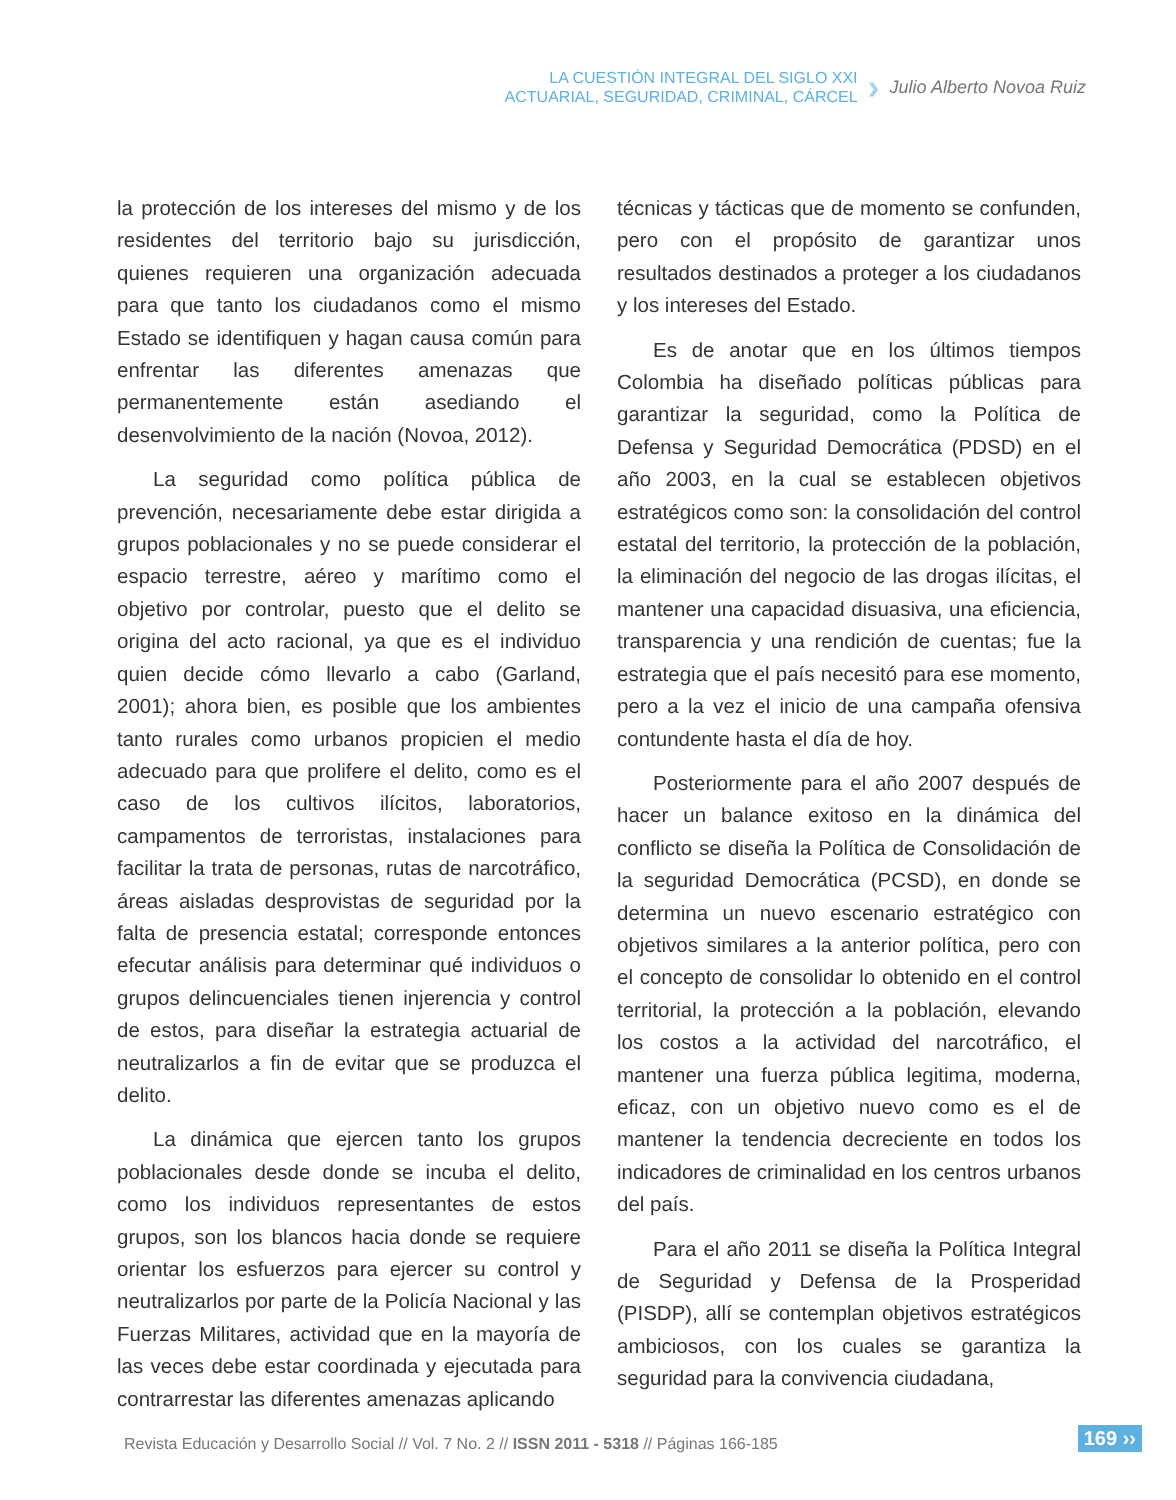LA CUESTIÓN INTEGRAL DEL SIGLO XXI
ACTUARIAL, SEGURIDAD, CRIMINAL, CÁRCEL
›
Julio Alberto Novoa Ruiz
la protección de los intereses del mismo y de los residentes del territorio bajo su jurisdicción, quienes requieren una organización adecuada para que tanto los ciudadanos como el mismo Estado se identifiquen y hagan causa común para enfrentar las diferentes amenazas que permanentemente están asediando el desenvolvimiento de la nación (Novoa, 2012).
La seguridad como política pública de prevención, necesariamente debe estar dirigida a grupos poblacionales y no se puede considerar el espacio terrestre, aéreo y marítimo como el objetivo por controlar, puesto que el delito se origina del acto racional, ya que es el individuo quien decide cómo llevarlo a cabo (Garland, 2001); ahora bien, es posible que los ambientes tanto rurales como urbanos propicien el medio adecuado para que prolifere el delito, como es el caso de los cultivos ilícitos, laboratorios, campamentos de terroristas, instalaciones para facilitar la trata de personas, rutas de narcotráfico, áreas aisladas desprovistas de seguridad por la falta de presencia estatal; corresponde entonces efecutar análisis para determinar qué individuos o grupos delincuenciales tienen injerencia y control de estos, para diseñar la estrategia actuarial de neutralizarlos a fin de evitar que se produzca el delito.
La dinámica que ejercen tanto los grupos poblacionales desde donde se incuba el delito, como los individuos representantes de estos grupos, son los blancos hacia donde se requiere orientar los esfuerzos para ejercer su control y neutralizarlos por parte de la Policía Nacional y las Fuerzas Militares, actividad que en la mayoría de las veces debe estar coordinada y ejecutada para contrarrestar las diferentes amenazas aplicando
técnicas y tácticas que de momento se confunden, pero con el propósito de garantizar unos resultados destinados a proteger a los ciudadanos y los intereses del Estado.
Es de anotar que en los últimos tiempos Colombia ha diseñado políticas públicas para garantizar la seguridad, como la Política de Defensa y Seguridad Democrática (PDSD) en el año 2003, en la cual se establecen objetivos estratégicos como son: la consolidación del control estatal del territorio, la protección de la población, la eliminación del negocio de las drogas ilícitas, el mantener una capacidad disuasiva, una eficiencia, transparencia y una rendición de cuentas; fue la estrategia que el país necesitó para ese momento, pero a la vez el inicio de una campaña ofensiva contundente hasta el día de hoy.
Posteriormente para el año 2007 después de hacer un balance exitoso en la dinámica del conflicto se diseña la Política de Consolidación de la seguridad Democrática (PCSD), en donde se determina un nuevo escenario estratégico con objetivos similares a la anterior política, pero con el concepto de consolidar lo obtenido en el control territorial, la protección a la población, elevando los costos a la actividad del narcotráfico, el mantener una fuerza pública legitima, moderna, eficaz, con un objetivo nuevo como es el de mantener la tendencia decreciente en todos los indicadores de criminalidad en los centros urbanos del país.
Para el año 2011 se diseña la Política Integral de Seguridad y Defensa de la Prosperidad (PISDP), allí se contemplan objetivos estratégicos ambiciosos, con los cuales se garantiza la seguridad para la convivencia ciudadana,
Revista Educación y Desarrollo Social // Vol. 7 No. 2 // ISSN 2011 - 5318 // Páginas 166-185
169 ››